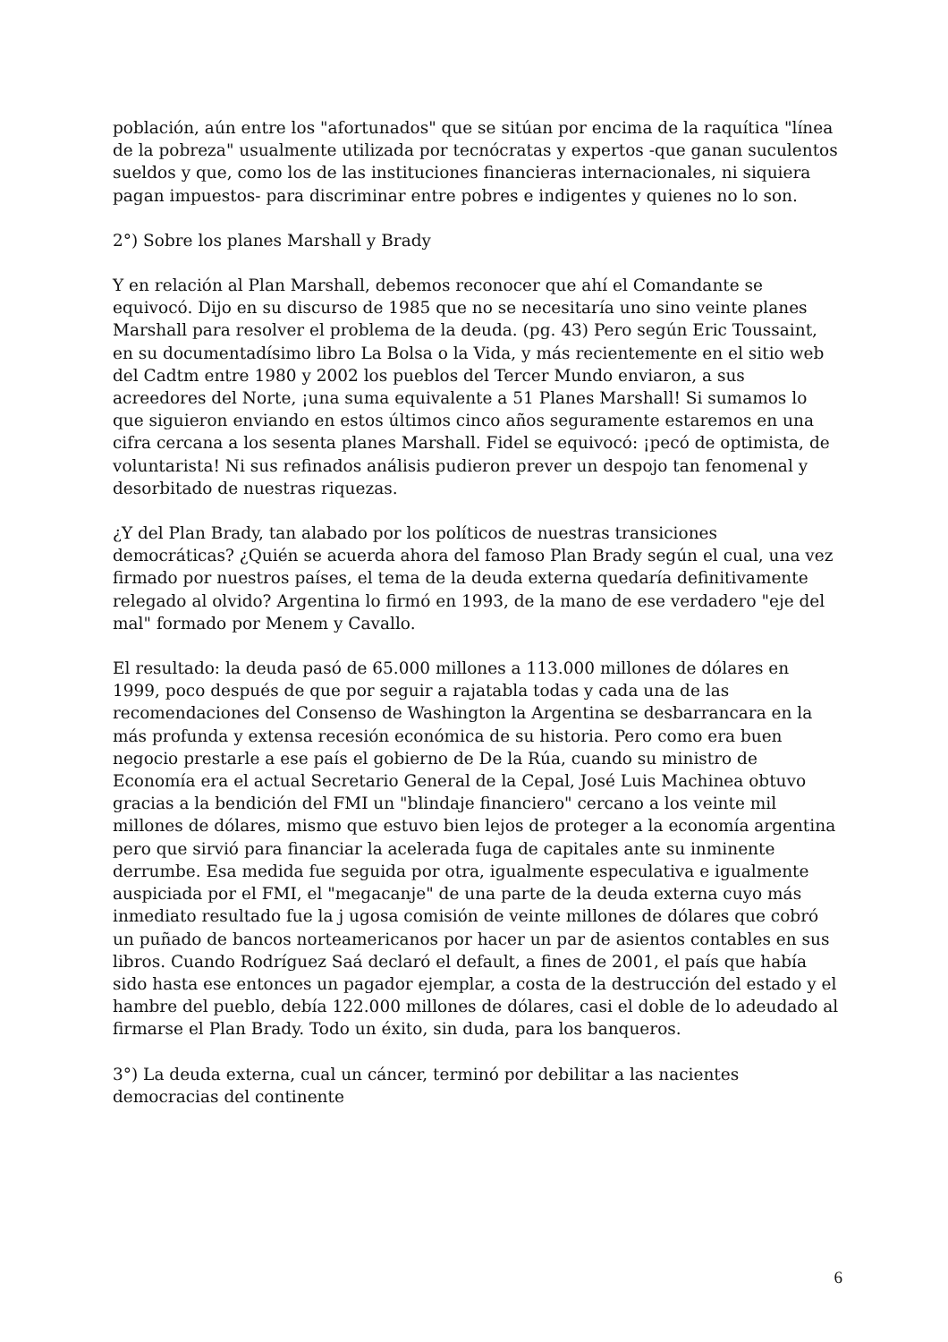población, aún entre los "afortunados" que se sitúan por encima de la raquítica "línea de la pobreza" usualmente utilizada por tecnócratas y expertos -que ganan suculentos sueldos y que, como los de las instituciones financieras internacionales, ni siquiera pagan impuestos- para discriminar entre pobres e indigentes y quienes no lo son.
2°) Sobre los planes Marshall y Brady
Y en relación al Plan Marshall, debemos reconocer que ahí el Comandante se equivocó. Dijo en su discurso de 1985 que no se necesitaría uno sino veinte planes Marshall para resolver el problema de la deuda. (pg. 43) Pero según Eric Toussaint, en su documentadísimo libro La Bolsa o la Vida, y más recientemente en el sitio web del Cadtm entre 1980 y 2002 los pueblos del Tercer Mundo enviaron, a sus acreedores del Norte, ¡una suma equivalente a 51 Planes Marshall! Si sumamos lo que siguieron enviando en estos últimos cinco años seguramente estaremos en una cifra cercana a los sesenta planes Marshall. Fidel se equivocó: ¡pecó de optimista, de voluntarista! Ni sus refinados análisis pudieron prever un despojo tan fenomenal y desorbitado de nuestras riquezas.
¿Y del Plan Brady, tan alabado por los políticos de nuestras transiciones democráticas? ¿Quién se acuerda ahora del famoso Plan Brady según el cual, una vez firmado por nuestros países, el tema de la deuda externa quedaría definitivamente relegado al olvido? Argentina lo firmó en 1993, de la mano de ese verdadero "eje del mal" formado por Menem y Cavallo.
El resultado: la deuda pasó de 65.000 millones a 113.000 millones de dólares en 1999, poco después de que por seguir a rajatabla todas y cada una de las recomendaciones del Consenso de Washington la Argentina se desbarrancara en la más profunda y extensa recesión económica de su historia. Pero como era buen negocio prestarle a ese país el gobierno de De la Rúa, cuando su ministro de Economía era el actual Secretario General de la Cepal, José Luis Machinea obtuvo gracias a la bendición del FMI un "blindaje financiero" cercano a los veinte mil millones de dólares, mismo que estuvo bien lejos de proteger a la economía argentina pero que sirvió para financiar la acelerada fuga de capitales ante su inminente derrumbe. Esa medida fue seguida por otra, igualmente especulativa e igualmente auspiciada por el FMI, el "megacanje" de una parte de la deuda externa cuyo más inmediato resultado fue la j ugosa comisión de veinte millones de dólares que cobró un puñado de bancos norteamericanos por hacer un par de asientos contables en sus libros. Cuando Rodríguez Saá declaró el default, a fines de 2001, el país que había sido hasta ese entonces un pagador ejemplar, a costa de la destrucción del estado y el hambre del pueblo, debía 122.000 millones de dólares, casi el doble de lo adeudado al firmarse el Plan Brady. Todo un éxito, sin duda, para los banqueros.
3°) La deuda externa, cual un cáncer, terminó por debilitar a las nacientes democracias del continente
6